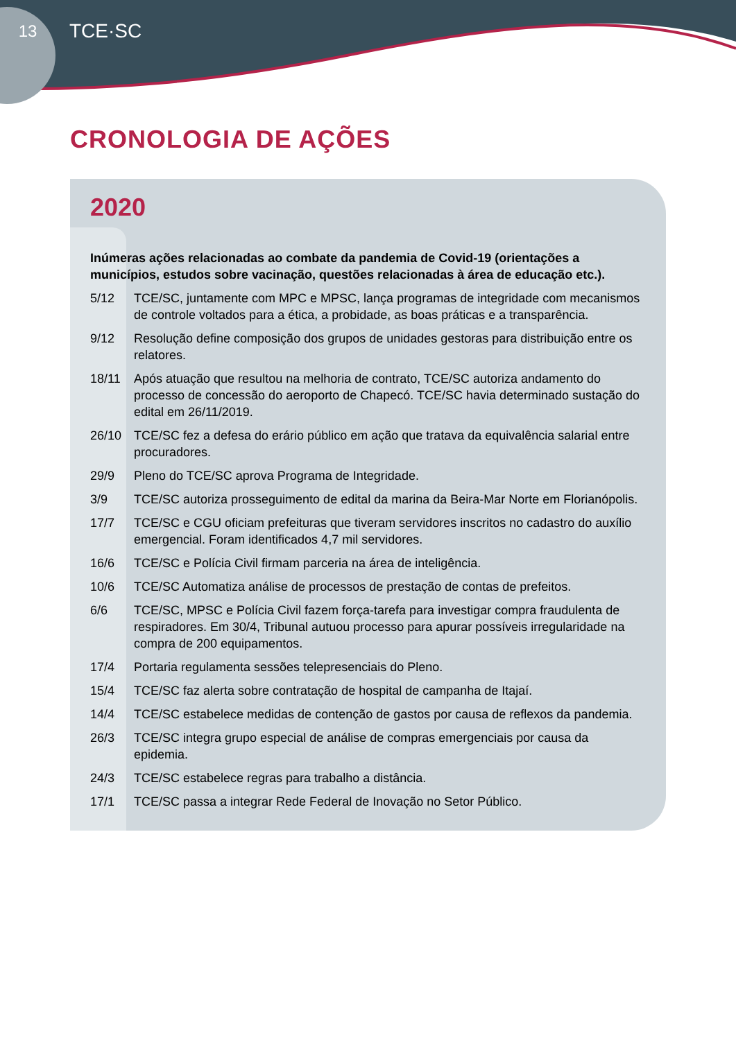13
TCE·SC
CRONOLOGIA DE AÇÕES
2020
Inúmeras ações relacionadas ao combate da pandemia de Covid-19 (orientações a municípios, estudos sobre vacinação, questões relacionadas à área de educação etc.).
5/12 TCE/SC, juntamente com MPC e MPSC, lança programas de integridade com mecanismos de controle voltados para a ética, a probidade, as boas práticas e a transparência.
9/12 Resolução define composição dos grupos de unidades gestoras para distribuição entre os relatores.
18/11 Após atuação que resultou na melhoria de contrato, TCE/SC autoriza andamento do processo de concessão do aeroporto de Chapecó. TCE/SC havia determinado sustação do edital em 26/11/2019.
26/10 TCE/SC fez a defesa do erário público em ação que tratava da equivalência salarial entre procuradores.
29/9 Pleno do TCE/SC aprova Programa de Integridade.
3/9 TCE/SC autoriza prosseguimento de edital da marina da Beira-Mar Norte em Florianópolis.
17/7 TCE/SC e CGU oficiam prefeituras que tiveram servidores inscritos no cadastro do auxílio emergencial. Foram identificados 4,7 mil servidores.
16/6 TCE/SC e Polícia Civil firmam parceria na área de inteligência.
10/6 TCE/SC Automatiza análise de processos de prestação de contas de prefeitos.
6/6 TCE/SC, MPSC e Polícia Civil fazem força-tarefa para investigar compra fraudulenta de respiradores. Em 30/4, Tribunal autuou processo para apurar possíveis irregularidade na compra de 200 equipamentos.
17/4 Portaria regulamenta sessões telepresenciais do Pleno.
15/4 TCE/SC faz alerta sobre contratação de hospital de campanha de Itajaí.
14/4 TCE/SC estabelece medidas de contenção de gastos por causa de reflexos da pandemia.
26/3 TCE/SC integra grupo especial de análise de compras emergenciais por causa da epidemia.
24/3 TCE/SC estabelece regras para trabalho a distância.
17/1 TCE/SC passa a integrar Rede Federal de Inovação no Setor Público.